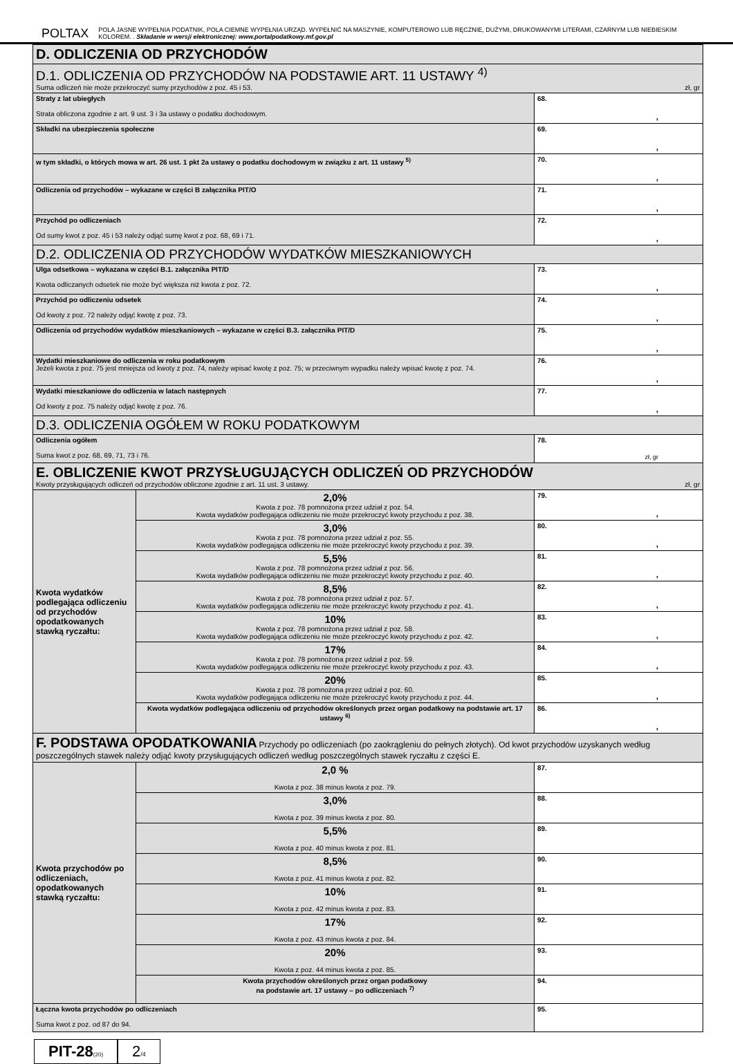POLTAX
POLA JASNE WYPEŁNIA PODATNIK, POLA CIEMNE WYPEŁNIA URZĄD. WYPEŁNIĆ NA MASZYNIE, KOMPUTEROWO LUB RĘCZNIE, DUŻYMI, DRUKOWANYMI LITERAMI, CZARNYM LUB NIEBIESKIM KOLOREM. . Składanie w wersji elektronicznej: www.portalpodatkowy.mf.gov.pl
| D. ODLICZENIA OD PRZYCHODÓW | | |
| D.1. ODLICZENIA OD PRZYCHODÓW NA PODSTAWIE ART. 11 USTAWY <sup>4)</sup> Suma odliczeń nie może przekroczyć sumy przychodów z poz. 45 i 53. zł, gr | | |
| Straty z lat ubiegłych Strata obliczona zgodnie z art. 9 ust. 3 i 3a ustawy o podatku dochodowym. | | 68. , |
| Składki na ubezpieczenia społeczne | | 69. , |
| w tym składki, o których mowa w art. 26 ust. 1 pkt 2a ustawy o podatku dochodowym w związku z art. 11 ustawy <sup>5)</sup> | | 70. , |
| Odliczenia od przychodów – wykazane w części B załącznika PIT/O | | 71. , |
| Przychód po odliczeniach Od sumy kwot z poz. 45 i 53 należy odjąć sumę kwot z poz. 68, 69 i 71. | | 72. , |
| D.2. ODLICZENIA OD PRZYCHODÓW WYDATKÓW MIESZKANIOWYCH | | |
| Ulga odsetkowa – wykazana w części B.1. załącznika PIT/D Kwota odliczanych odsetek nie może być większa niż kwota z poz. 72. | | 73. , |
| Przychód po odliczeniu odsetek Od kwoty z poz. 72 należy odjąć kwotę z poz. 73. | | 74. , |
| Odliczenia od przychodów wydatków mieszkaniowych – wykazane w części B.3. załącznika PIT/D | | 75. , |
| Wydatki mieszkaniowe do odliczenia w roku podatkowym Jeżeli kwota z poz. 75 jest mniejsza od kwoty z poz. 74, należy wpisać kwotę z poz. 75; w przeciwnym wypadku należy wpisać kwotę z poz. 74. | | 76. , |
| Wydatki mieszkaniowe do odliczenia w latach następnych Od kwoty z poz. 75 należy odjąć kwotę z poz. 76. | | 77. , |
| D.3. ODLICZENIA OGÓŁEM W ROKU PODATKOWYM | | |
| Odliczenia ogółem Suma kwot z poz. 68, 69, 71, 73 i 76. | | 78. zł, gr |
| E. OBLICZENIE KWOT PRZYSŁUGUJĄCYCH ODLICZEŃ OD PRZYCHODÓW Kwoty przysługujących odliczeń od przychodów obliczone zgodnie z art. 11 ust. 3 ustawy. zł, gr | | |
| Kwota wydatków podlegająca odliczeniu od przychodów opodatkowanych stawką ryczałtu: | 2,0% Kwota z poz. 78 pomnożona przez udział z poz. 54. Kwota wydatków podlegająca odliczeniu nie może przekroczyć kwoty przychodu z poz. 38. | 79. , |
| | 3,0% Kwota z poz. 78 pomnożona przez udział z poz. 55. Kwota wydatków podlegająca odliczeniu nie może przekroczyć kwoty przychodu z poz. 39. | 80. , |
| | 5,5% Kwota z poz. 78 pomnożona przez udział z poz. 56. Kwota wydatków podlegająca odliczeniu nie może przekroczyć kwoty przychodu z poz. 40. | 81. , |
| | 8,5% Kwota z poz. 78 pomnożona przez udział z poz. 57. Kwota wydatków podlegająca odliczeniu nie może przekroczyć kwoty przychodu z poz. 41. | 82. , |
| | 10% Kwota z poz. 78 pomnożona przez udział z poz. 58. Kwota wydatków podlegająca odliczeniu nie może przekroczyć kwoty przychodu z poz. 42. | 83. , |
| | 17% Kwota z poz. 78 pomnożona przez udział z poz. 59. Kwota wydatków podlegająca odliczeniu nie może przekroczyć kwoty przychodu z poz. 43. | 84. , |
| | 20% Kwota z poz. 78 pomnożona przez udział z poz. 60. Kwota wydatków podlegająca odliczeniu nie może przekroczyć kwoty przychodu z poz. 44. | 85. , |
| | Kwota wydatków podlegająca odliczeniu od przychodów określonych przez organ podatkowy na podstawie art. 17 ustawy <sup>6)</sup> | 86. , |
| F. PODSTAWA OPODATKOWANIA Przychody po odliczeniach (po zaokrągleniu do pełnych złotych). Od kwot przychodów uzyskanych według poszczególnych stawek należy odjąć kwoty przysługujących odliczeń według poszczególnych stawek ryczałtu z części E. | | |
| Kwota przychodów po odliczeniach, opodatkowanych stawką ryczałtu: | 2,0 % Kwota z poz. 38 minus kwota z poz. 79. | 87. |
| | 3,0% Kwota z poz. 39 minus kwota z poz. 80. | 88. |
| | 5,5% Kwota z poz. 40 minus kwota z poz. 81. | 89. |
| | 8,5% Kwota z poz. 41 minus kwota z poz. 82. | 90. |
| | 10% Kwota z poz. 42 minus kwota z poz. 83. | 91. |
| | 17% Kwota z poz. 43 minus kwota z poz. 84. | 92. |
| | 20% Kwota z poz. 44 minus kwota z poz. 85. | 93. |
| | Kwota przychodów określonych przez organ podatkowy na podstawie art. 17 ustawy – po odliczeniach <sup>7)</sup> | 94. |
| Łączna kwota przychodów po odliczeniach Suma kwot z poz. od 87 do 94. | | 95. |
PIT-28(20)
2/4